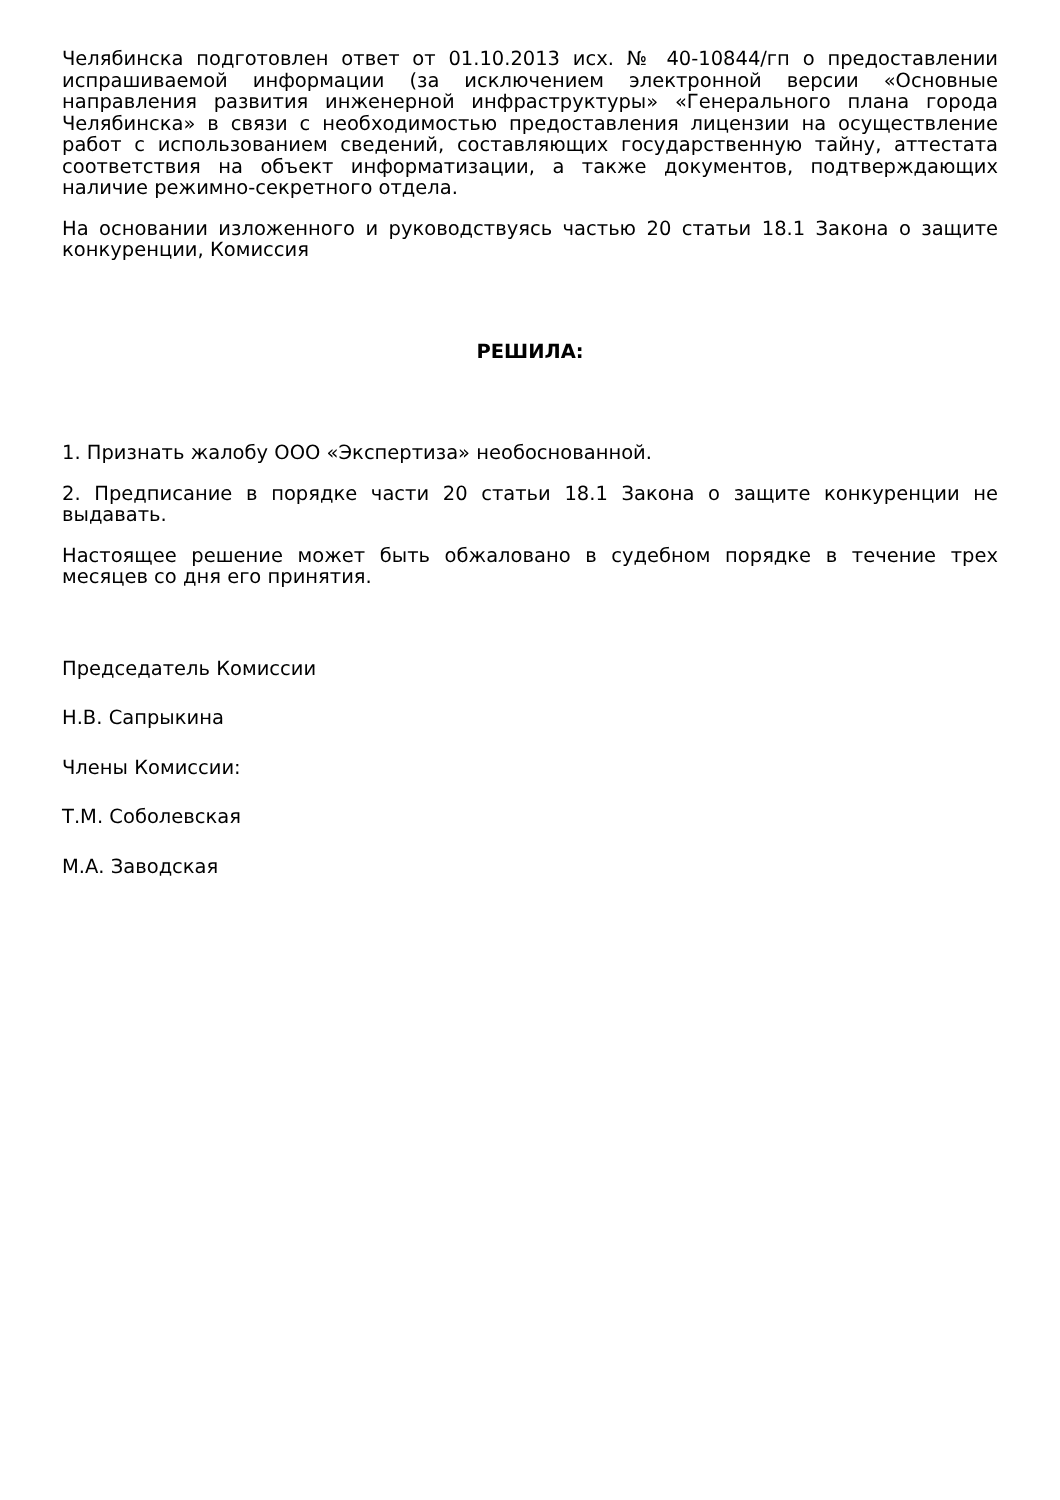Челябинска подготовлен ответ от 01.10.2013 исх. № 40-10844/гп о предоставлении испрашиваемой информации (за исключением электронной версии «Основные направления развития инженерной инфраструктуры» «Генерального плана города Челябинска» в связи с необходимостью предоставления лицензии на осуществление работ с использованием сведений, составляющих государственную тайну, аттестата соответствия на объект информатизации, а также документов, подтверждающих наличие режимно-секретного отдела.
На основании изложенного и руководствуясь частью 20 статьи 18.1 Закона о защите конкуренции, Комиссия
РЕШИЛА:
1. Признать жалобу ООО «Экспертиза» необоснованной.
2. Предписание в порядке части 20 статьи 18.1 Закона о защите конкуренции не выдавать.
Настоящее решение может быть обжаловано в судебном порядке в течение трех месяцев со дня его принятия.
Председатель Комиссии
Н.В. Сапрыкина
Члены Комиссии:
Т.М. Соболевская
М.А. Заводская